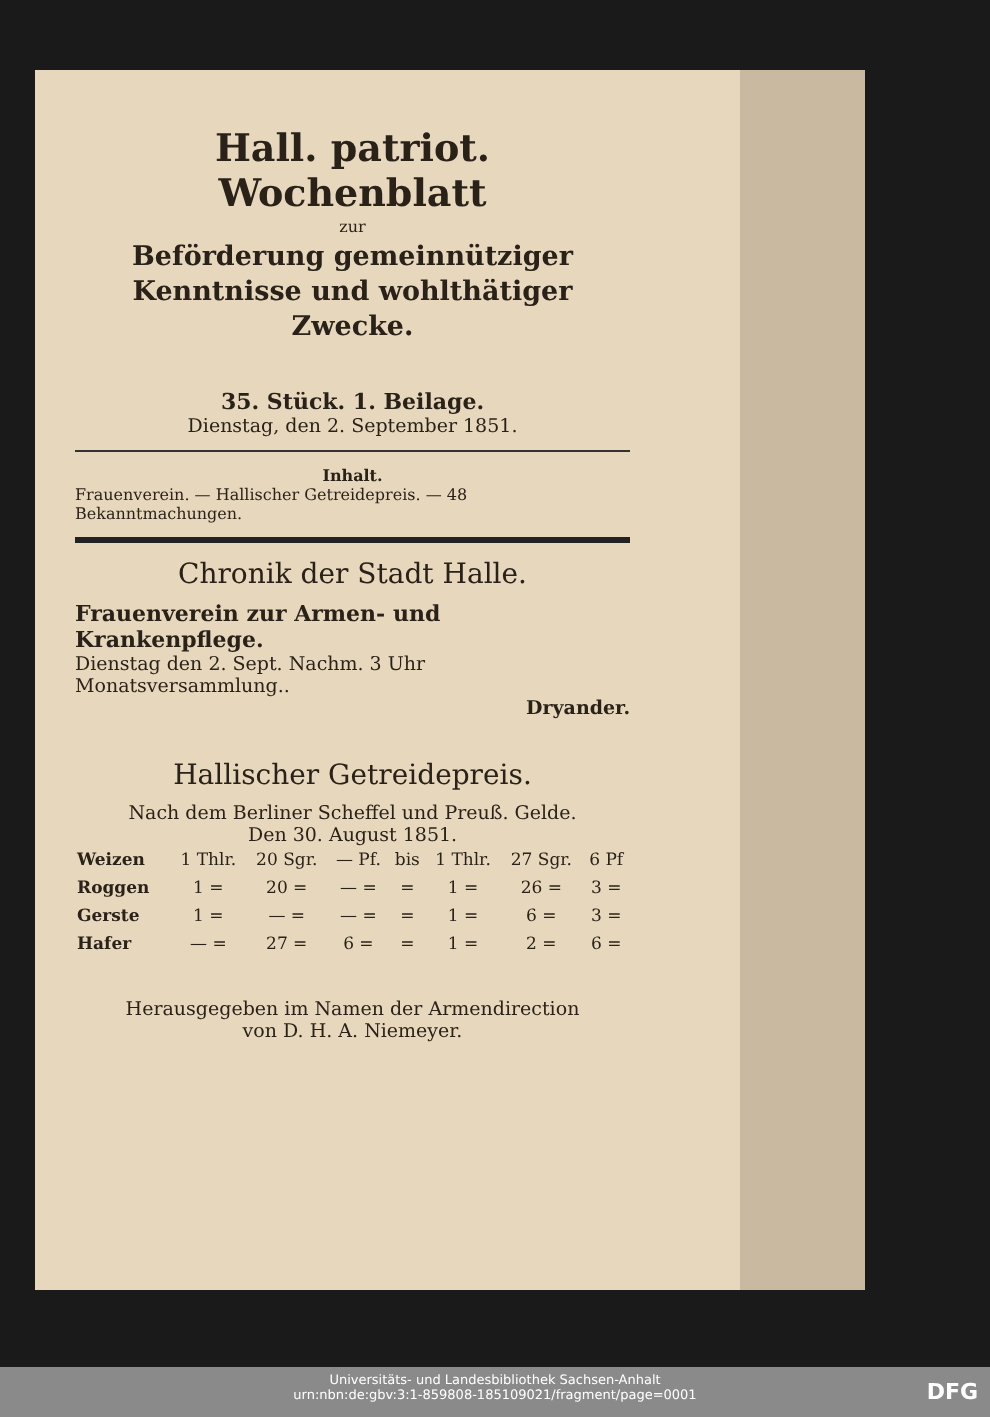Hall. patriot. Wochenblatt
zur
Beförderung gemeinnütziger Kenntnisse und wohlthätiger Zwecke.
35. Stück. 1. Beilage.
Dienstag, den 2. September 1851.
Inhalt.
Frauenverein. — Hallischer Getreidepreis. — 48 Bekanntmachungen.
Chronik der Stadt Halle.
Frauenverein zur Armen- und Krankenpflege.
Dienstag den 2. Sept. Nachm. 3 Uhr Monatsversammlung..
Dryander.
Hallischer Getreidepreis.
Nach dem Berliner Scheffel und Preuß. Gelde.
Den 30. August 1851.
| Weizen | 1 Thlr. | 20 Sgr. | — Pf. | bis | 1 Thlr. | 27 Sgr. | 6 Pf |
| Roggen | 1 = | 20 = | — = | = | 1 = | 26 = | 3 = |
| Gerste | 1 = | — = | — = | = | 1 = | 6 = | 3 = |
| Hafer | — = | 27 = | 6 = | = | 1 = | 2 = | 6 = |
Herausgegeben im Namen der Armendirection
von D. H. A. Niemeyer.
Universitäts- und Landesbibliothek Sachsen-Anhalt
urn:nbn:de:gbv:3:1-859808-185109021/fragment/page=0001
DFG